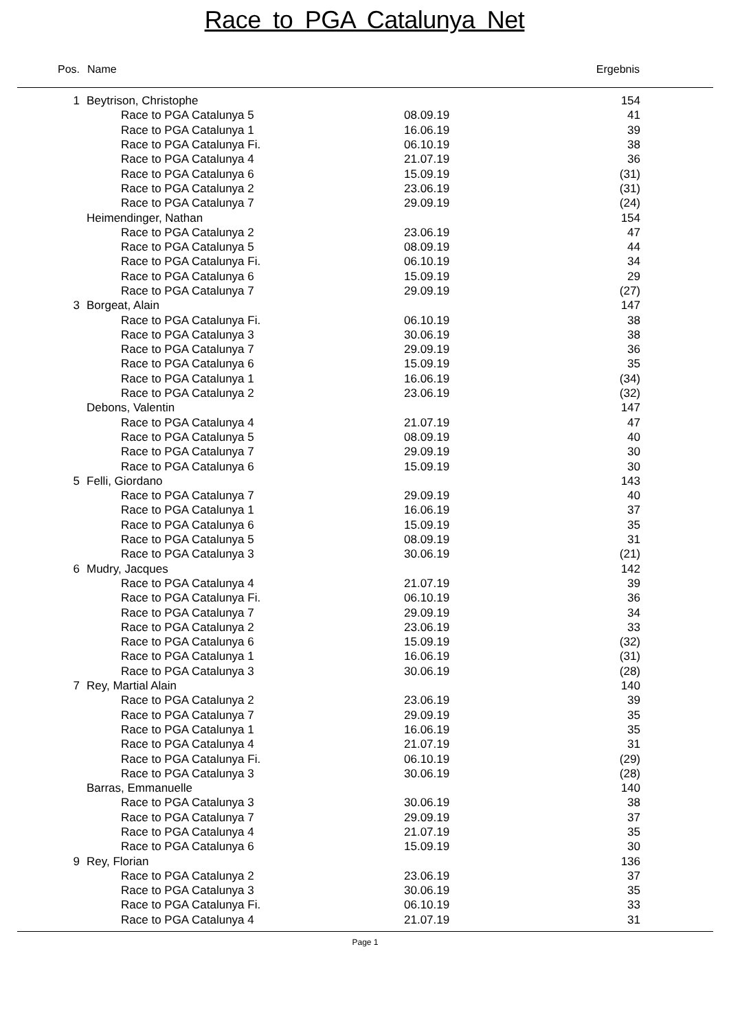Race to PGA Catalunya Net
| Pos. | Name | | Ergebnis | |
| --- | --- | --- | --- | --- |
| 1 | Beytrison, Christophe | | 154 | |
| | Race to PGA Catalunya 5 | 08.09.19 | 41 | |
| | Race to PGA Catalunya 1 | 16.06.19 | 39 | |
| | Race to PGA Catalunya Fi. | 06.10.19 | 38 | |
| | Race to PGA Catalunya 4 | 21.07.19 | 36 | |
| | Race to PGA Catalunya 6 | 15.09.19 | (31) | |
| | Race to PGA Catalunya 2 | 23.06.19 | (31) | |
| | Race to PGA Catalunya 7 | 29.09.19 | (24) | |
| | Heimendinger, Nathan | | 154 | |
| | Race to PGA Catalunya 2 | 23.06.19 | 47 | |
| | Race to PGA Catalunya 5 | 08.09.19 | 44 | |
| | Race to PGA Catalunya Fi. | 06.10.19 | 34 | |
| | Race to PGA Catalunya 6 | 15.09.19 | 29 | |
| | Race to PGA Catalunya 7 | 29.09.19 | (27) | |
| 3 | Borgeat, Alain | | 147 | |
| | Race to PGA Catalunya Fi. | 06.10.19 | 38 | |
| | Race to PGA Catalunya 3 | 30.06.19 | 38 | |
| | Race to PGA Catalunya 7 | 29.09.19 | 36 | |
| | Race to PGA Catalunya 6 | 15.09.19 | 35 | |
| | Race to PGA Catalunya 1 | 16.06.19 | (34) | |
| | Race to PGA Catalunya 2 | 23.06.19 | (32) | |
| | Debons, Valentin | | 147 | |
| | Race to PGA Catalunya 4 | 21.07.19 | 47 | |
| | Race to PGA Catalunya 5 | 08.09.19 | 40 | |
| | Race to PGA Catalunya 7 | 29.09.19 | 30 | |
| | Race to PGA Catalunya 6 | 15.09.19 | 30 | |
| 5 | Felli, Giordano | | 143 | |
| | Race to PGA Catalunya 7 | 29.09.19 | 40 | |
| | Race to PGA Catalunya 1 | 16.06.19 | 37 | |
| | Race to PGA Catalunya 6 | 15.09.19 | 35 | |
| | Race to PGA Catalunya 5 | 08.09.19 | 31 | |
| | Race to PGA Catalunya 3 | 30.06.19 | (21) | |
| 6 | Mudry, Jacques | | 142 | |
| | Race to PGA Catalunya 4 | 21.07.19 | 39 | |
| | Race to PGA Catalunya Fi. | 06.10.19 | 36 | |
| | Race to PGA Catalunya 7 | 29.09.19 | 34 | |
| | Race to PGA Catalunya 2 | 23.06.19 | 33 | |
| | Race to PGA Catalunya 6 | 15.09.19 | (32) | |
| | Race to PGA Catalunya 1 | 16.06.19 | (31) | |
| | Race to PGA Catalunya 3 | 30.06.19 | (28) | |
| 7 | Rey, Martial Alain | | 140 | |
| | Race to PGA Catalunya 2 | 23.06.19 | 39 | |
| | Race to PGA Catalunya 7 | 29.09.19 | 35 | |
| | Race to PGA Catalunya 1 | 16.06.19 | 35 | |
| | Race to PGA Catalunya 4 | 21.07.19 | 31 | |
| | Race to PGA Catalunya Fi. | 06.10.19 | (29) | |
| | Race to PGA Catalunya 3 | 30.06.19 | (28) | |
| | Barras, Emmanuelle | | 140 | |
| | Race to PGA Catalunya 3 | 30.06.19 | 38 | |
| | Race to PGA Catalunya 7 | 29.09.19 | 37 | |
| | Race to PGA Catalunya 4 | 21.07.19 | 35 | |
| | Race to PGA Catalunya 6 | 15.09.19 | 30 | |
| 9 | Rey, Florian | | 136 | |
| | Race to PGA Catalunya 2 | 23.06.19 | 37 | |
| | Race to PGA Catalunya 3 | 30.06.19 | 35 | |
| | Race to PGA Catalunya Fi. | 06.10.19 | 33 | |
| | Race to PGA Catalunya 4 | 21.07.19 | 31 | |
Page 1